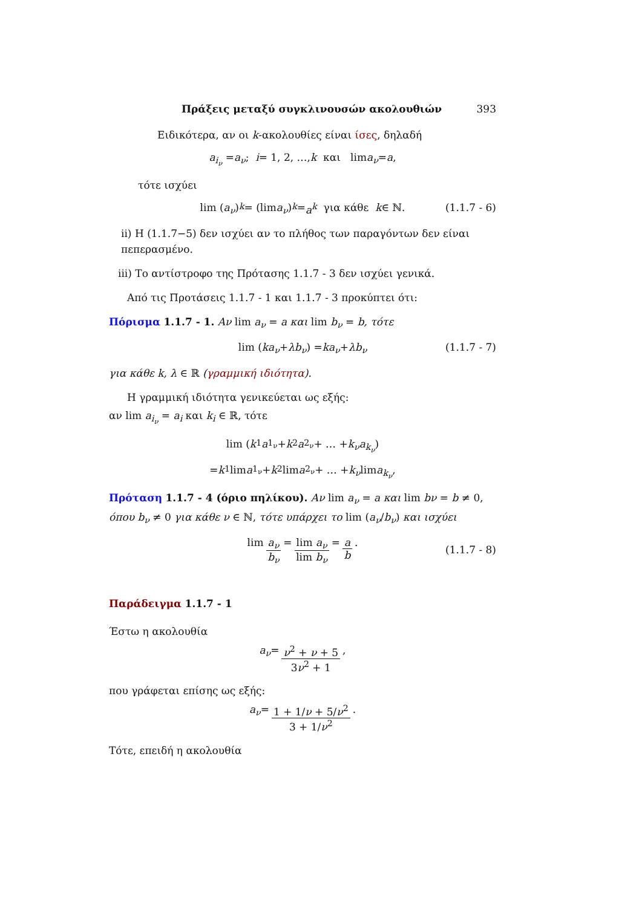Πράξεις μεταξύ συγκλινουσών ακολουθιών 393
Ειδικότερα, αν οι k-ακολουθίες είναι ίσες, δηλαδή
a<sub>i<sub>ν</sub></sub> = a<sub>ν</sub>; i = 1, 2, …, k και lim a<sub>ν</sub> = a,
τότε ισχύει
lim (a<sub>ν</sub>)<sup>k</sup> = (lim a<sub>ν</sub>)<sup>k</sup> = a<sup>k</sup> για κάθε k ∈ ℕ. (1.1.7 - 6)
ii) Η (1.1.7−5) δεν ισχύει αν το πλήθος των παραγόντων δεν είναι πεπερασμένο.
iii) Το αντίστροφο της Πρότασης 1.1.7 - 3 δεν ισχύει γενικά.
Από τις Προτάσεις 1.1.7 - 1 και 1.1.7 - 3 προκύπτει ότι:
Πόρισμα 1.1.7 - 1. Αν lim a<sub>ν</sub> = a και lim b<sub>ν</sub> = b, τότε
lim (ka<sub>ν</sub> + λb<sub>ν</sub>) = ka<sub>ν</sub> + λb<sub>ν</sub> (1.1.7 - 7)
για κάθε k, λ ∈ ℝ (γραμμική ιδιότητα).
Η γραμμική ιδιότητα γενικεύεται ως εξής:
αν lim a<sub>i<sub>ν</sub></sub> = a<sub>i</sub> και k<sub>i</sub> ∈ ℝ, τότε
lim (k<sub>1</sub> a<sub>1<sub>ν</sub></sub> + k<sub>2</sub> a<sub>2<sub>ν</sub></sub> + … + k<sub>ν</sub>a<sub>k<sub>ν</sub></sub>)
= k<sub>1</sub> lim a<sub>1<sub>ν</sub></sub> + k<sub>2</sub> lim a<sub>2<sub>ν</sub></sub> + … + k<sub>ν</sub> lim a<sub>k<sub>ν</sub></sub>,
Πρόταση 1.1.7 - 4 (όριο πηλίκου). Αν lim a<sub>ν</sub> = a και lim bν = b ≠ 0, όπου b<sub>ν</sub> ≠ 0 για κάθε ν ∈ ℕ, τότε υπάρχει το lim (a<sub>ν</sub>/b<sub>ν</sub>) και ισχύει
lim a<sub>ν</sub> b<sub>ν</sub> = lim a<sub>ν</sub> lim b<sub>ν</sub> = a b.
(1.1.7 - 8)
Παράδειγμα 1.1.7 - 1
Έστω η ακολουθία
a<sub>ν</sub> = ν<sup>2</sup> + ν + 5 3ν<sup>2</sup> + 1,
που γράφεται επίσης ως εξής:
a<sub>ν</sub> = 1 + 1/ν + 5/ν<sup>2</sup> 3 + 1/ν<sup>2</sup>.
Τότε, επειδή η ακολουθία